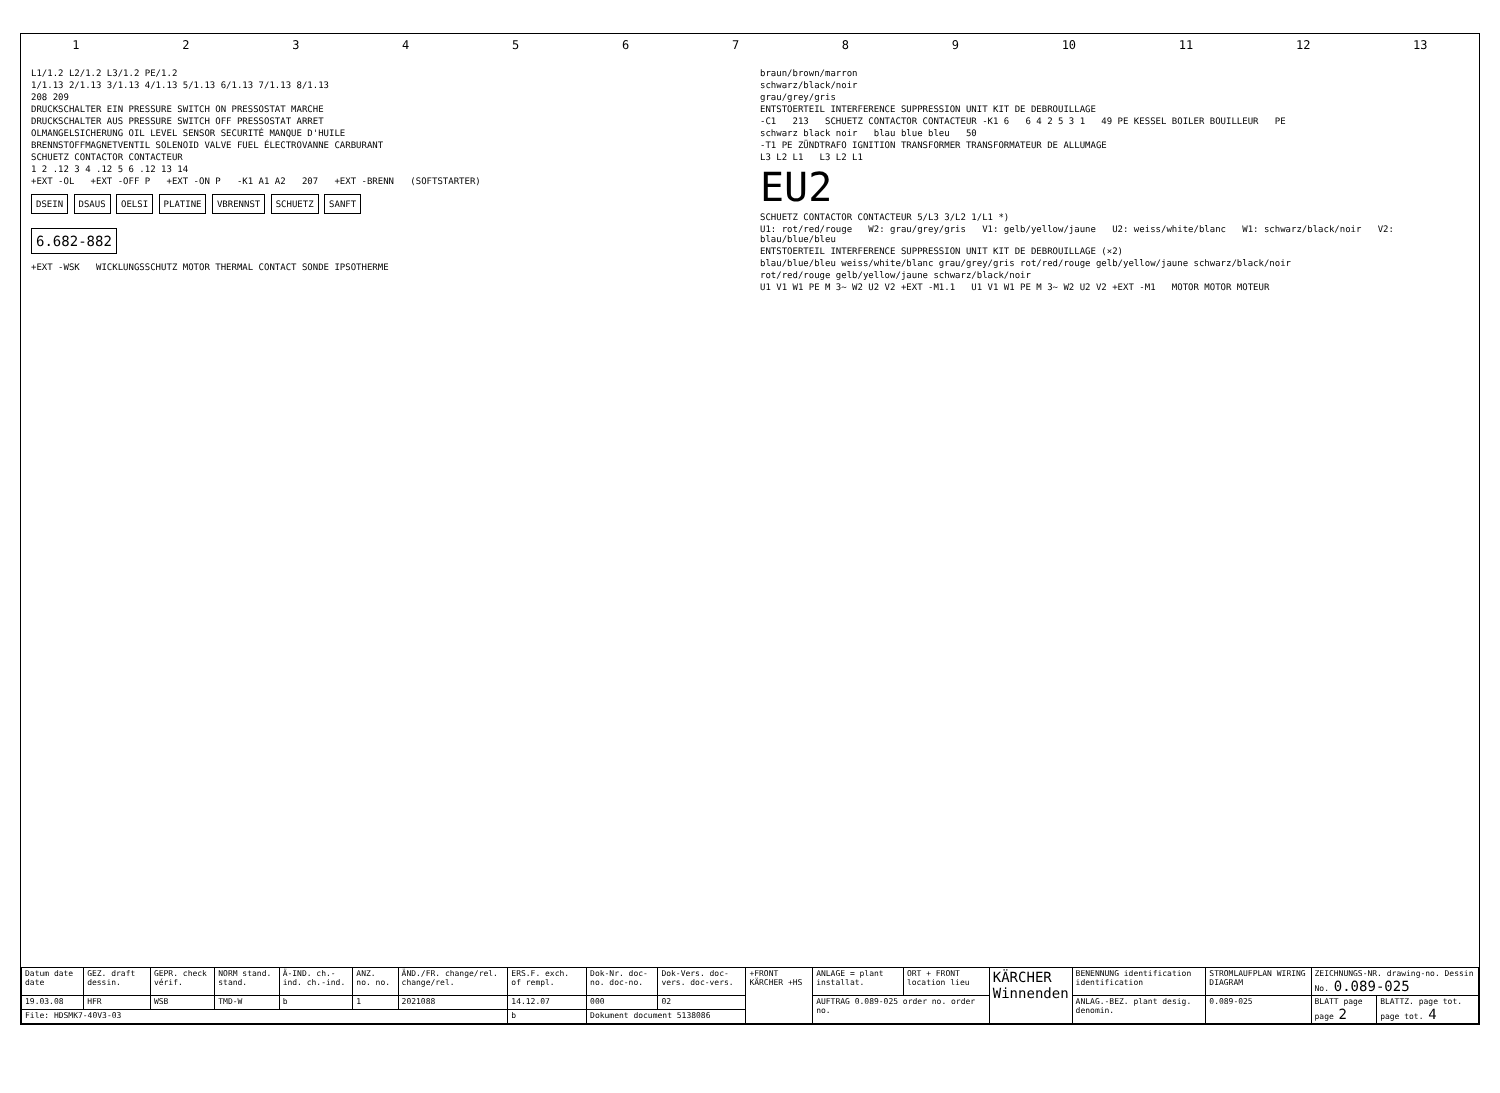1 2 3 4 5 6 7 8 9 10 11 12 13
L1/1.2 L2/1.2 L3/1.2 PE/1.2
1/1.13 2/1.13 3/1.13 4/1.13 5/1.13 6/1.13 7/1.13 8/1.13
208 209
DRUCKSCHALTER EIN PRESSURE SWITCH ON PRESSOSTAT MARCHE
DRUCKSCHALTER AUS PRESSURE SWITCH OFF PRESSOSTAT ARRET
OLMANGELSICHERUNG OIL LEVEL SENSOR SECURITÉ MANQUE D'HUILE
BRENNSTOFFMAGNETVENTIL SOLENOID VALVE FUEL ÉLECTROVANNE CARBURANT
SCHUETZ CONTACTOR CONTACTEUR
1 2 .12 3 4 .12 5 6 .12 13 14
+EXT -OL +EXT -OFF P +EXT -ON P -K1 A1 A2 207 +EXT -BRENN (SOFTSTARTER)
DSEIN DSAUS OELSI PLATINE VBRENNST SCHUETZ SANFT
6.682-882
+EXT -WSK WICKLUNGSSCHUTZ MOTOR THERMAL CONTACT SONDE IPSOTHERME
braun/brown/marron
schwarz/black/noir
grau/grey/gris
ENTSTOERTEIL INTERFERENCE SUPPRESSION UNIT KIT DE DEBROUILLAGE
-C1 213 SCHUETZ CONTACTOR CONTACTEUR -K1 6 6 4 2 5 3 1 49 PE KESSEL BOILER BOUILLEUR PE
schwarz black noir blau blue bleu 50
-T1 PE ZÜNDTRAFO IGNITION TRANSFORMER TRANSFORMATEUR DE ALLUMAGE
L3 L2 L1 L3 L2 L1
EU2
SCHUETZ CONTACTOR CONTACTEUR 5/L3 3/L2 1/L1 *)
U1: rot/red/rouge W2: grau/grey/gris V1: gelb/yellow/jaune U2: weiss/white/blanc W1: schwarz/black/noir V2: blau/blue/bleu
ENTSTOERTEIL INTERFERENCE SUPPRESSION UNIT KIT DE DEBROUILLAGE (×2)
blau/blue/bleu weiss/white/blanc grau/grey/gris rot/red/rouge gelb/yellow/jaune schwarz/black/noir
rot/red/rouge gelb/yellow/jaune schwarz/black/noir
U1 V1 W1 PE M 3~ W2 U2 V2 +EXT -M1.1 U1 V1 W1 PE M 3~ W2 U2 V2 +EXT -M1 MOTOR MOTOR MOTEUR
| Datum date date | GEZ. draft dessin. | GEPR. check vérif. | NORM stand. stand. | Ä-IND. ch.-ind. ch.-ind. | ANZ. no. no. | ÄND./FR. change/rel. change/rel. | ERS.F. exch. of rempl. | Dok-Nr. doc-no. doc-no. | Dok-Vers. doc-vers. doc-vers. | +FRONT KÄRCHER +HS | ANLAGE = plant installat. | ORT + FRONT location lieu | KÄRCHER Winnenden | BENENNUNG identification identification | STROMLAUFPLAN WIRING DIAGRAM | ZEICHNUNGS-NR. drawing-no. Dessin No. 0.089-025 | |
| 19.03.08 | HFR | WSB | TMD-W | b | 1 | 2021088 | 14.12.07 | 000 | 02 | | AUFTRAG 0.089-025 order no. order no. | | | ANLAG.-BEZ. plant desig. denomin. | 0.089-025 | BLATT page page 2 | BLATTZ. page tot. page tot. 4 |
| File: HDSMK7-40V3-03 | | | | | | | b | Dokument document 5138086 | | | | | | | | | |